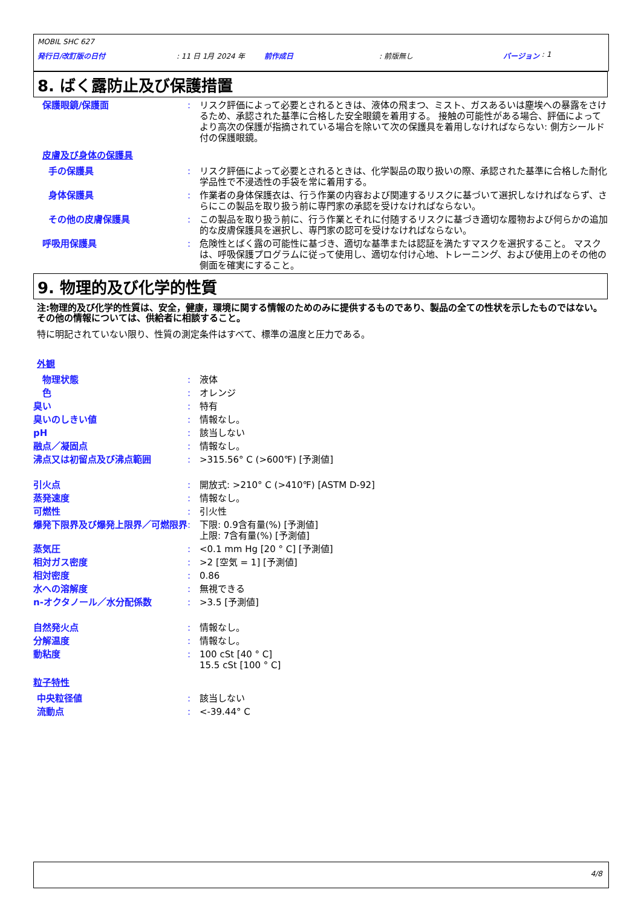MOBIL SHC 627
発行日/改訂版の日付: 11 日 1月 2024 年 前作成日: 前版無し バージョン : 1
8. ばく露防止及び保護措置
保護眼鏡/保護面 : リスク評価によって必要とされるときは、液体の飛まつ、ミスト、ガスあるいは塵埃への暴露をさけるため、承認された基準に合格した安全眼鏡を着用する。 接触の可能性がある場合、評価によってより高次の保護が指摘されている場合を除いて次の保護具を着用しなければならない: 側方シールド付の保護眼鏡。
皮膚及び身体の保護具
手の保護具 : リスク評価によって必要とされるときは、化学製品の取り扱いの際、承認された基準に合格した耐化学品性で不浸透性の手袋を常に着用する。
身体保護具 : 作業者の身体保護衣は、行う作業の内容および関連するリスクに基づいて選択しなければならず、さらにこの製品を取り扱う前に専門家の承認を受けなければならない。
その他の皮膚保護具 : この製品を取り扱う前に、行う作業とそれに付随するリスクに基づき適切な履物および何らかの追加的な皮膚保護具を選択し、専門家の認可を受けなければならない。
呼吸用保護具 : 危険性とばく露の可能性に基づき、適切な基準または認証を満たすマスクを選択すること。 マスクは、呼吸保護プログラムに従って使用し、適切な付け心地、トレーニング、および使用上のその他の側面を確実にすること。
9. 物理的及び化学的性質
注:物理的及び化学的性質は、安全，健康，環境に関する情報のためのみに提供するものであり、製品の全ての性状を示したものではない。その他の情報については、供給者に相談すること。
特に明記されていない限り、性質の測定条件はすべて、標準の温度と圧力である。
外観
物理状態 : 液体
色 : オレンジ
臭い : 特有
臭いのしきい値 : 情報なし。
pH : 該当しない
融点／凝固点 : 情報なし。
沸点又は初留点及び沸点範囲 : >315.56° C (>600℉) [予測値]
引火点 : 開放式: >210° C (>410℉) [ASTM D-92]
蒸発速度 : 情報なし。
可燃性 : 引火性
爆発下限界及び爆発上限界／可燃限界 : 下限: 0.9含有量(%) [予測値]
上限: 7含有量(%) [予測値]
蒸気圧 : <0.1 mm Hg [20 ° C] [予測値]
相対ガス密度 : >2 [空気 = 1] [予測値]
相対密度 : 0.86
水への溶解度 : 無視できる
n-オクタノール／水分配係数 : >3.5 [予測値]
自然発火点 : 情報なし。
分解温度 : 情報なし。
動粘度 : 100 cSt [40 ° C]
15.5 cSt [100 ° C]
粒子特性
中央粒径値 : 該当しない
流動点 : <-39.44° C
4/8